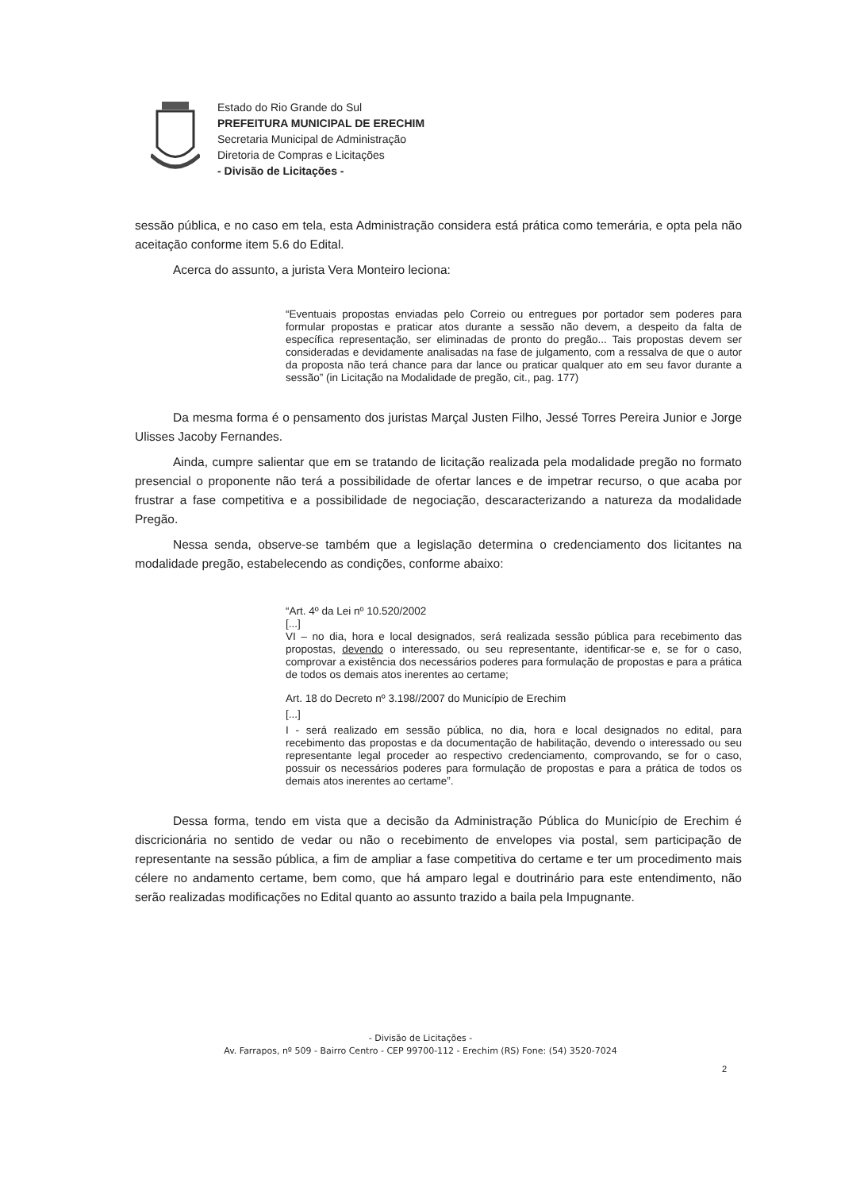Estado do Rio Grande do Sul
PREFEITURA MUNICIPAL DE ERECHIM
Secretaria Municipal de Administração
Diretoria de Compras e Licitações
- Divisão de Licitações -
sessão pública, e no caso em tela, esta Administração considera está prática como temerária, e opta pela não aceitação conforme item 5.6 do Edital.
Acerca do assunto, a jurista Vera Monteiro leciona:
“Eventuais propostas enviadas pelo Correio ou entregues por portador sem poderes para formular propostas e praticar atos durante a sessão não devem, a despeito da falta de específica representação, ser eliminadas de pronto do pregão... Tais propostas devem ser consideradas e devidamente analisadas na fase de julgamento, com a ressalva de que o autor da proposta não terá chance para dar lance ou praticar qualquer ato em seu favor durante a sessão” (in Licitação na Modalidade de pregão, cit., pag. 177)
Da mesma forma é o pensamento dos juristas Marçal Justen Filho, Jessé Torres Pereira Junior e Jorge Ulisses Jacoby Fernandes.
Ainda, cumpre salientar que em se tratando de licitação realizada pela modalidade pregão no formato presencial o proponente não terá a possibilidade de ofertar lances e de impetrar recurso, o que acaba por frustrar a fase competitiva e a possibilidade de negociação, descaracterizando a natureza da modalidade Pregão.
Nessa senda, observe-se também que a legislação determina o credenciamento dos licitantes na modalidade pregão, estabelecendo as condições, conforme abaixo:
“Art. 4º da Lei nº 10.520/2002
[...]
VI – no dia, hora e local designados, será realizada sessão pública para recebimento das propostas, devendo o interessado, ou seu representante, identificar-se e, se for o caso, comprovar a existência dos necessários poderes para formulação de propostas e para a prática de todos os demais atos inerentes ao certame;
Art. 18 do Decreto nº 3.198//2007 do Município de Erechim
[...]
I - será realizado em sessão pública, no dia, hora e local designados no edital, para recebimento das propostas e da documentação de habilitação, devendo o interessado ou seu representante legal proceder ao respectivo credenciamento, comprovando, se for o caso, possuir os necessários poderes para formulação de propostas e para a prática de todos os demais atos inerentes ao certame”.
Dessa forma, tendo em vista que a decisão da Administração Pública do Município de Erechim é discricionária no sentido de vedar ou não o recebimento de envelopes via postal, sem participação de representante na sessão pública, a fim de ampliar a fase competitiva do certame e ter um procedimento mais célere no andamento certame, bem como, que há amparo legal e doutrinário para este entendimento, não serão realizadas modificações no Edital quanto ao assunto trazido a baila pela Impugnante.
- Divisão de Licitações -
Av. Farrapos, nº 509 - Bairro Centro - CEP 99700-112 - Erechim (RS) Fone: (54) 3520-7024
2